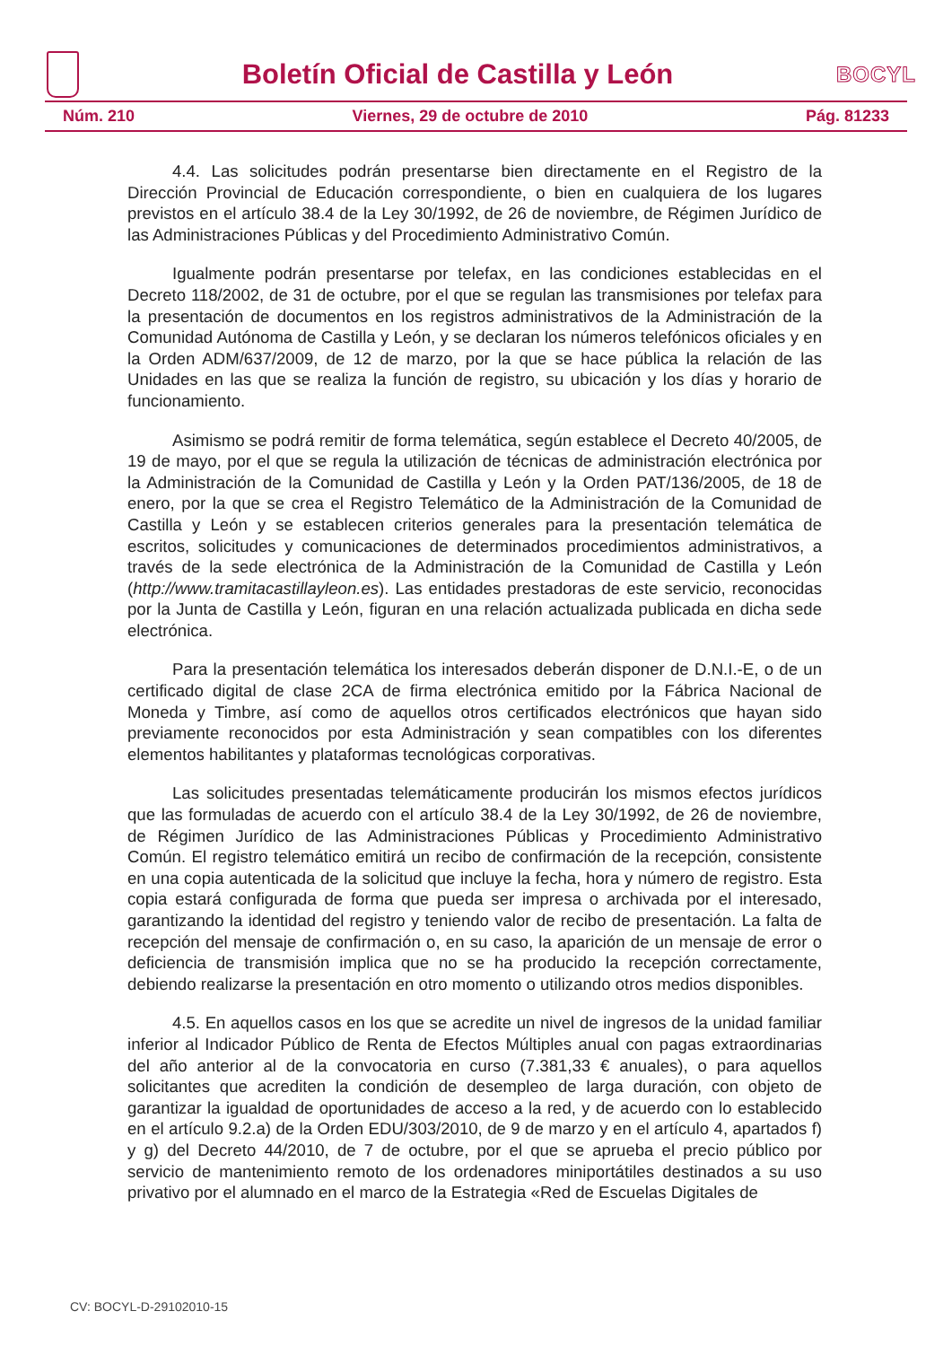Boletín Oficial de Castilla y León
BOCYL
Núm. 210 Viernes, 29 de octubre de 2010 Pág. 81233
4.4. Las solicitudes podrán presentarse bien directamente en el Registro de la Dirección Provincial de Educación correspondiente, o bien en cualquiera de los lugares previstos en el artículo 38.4 de la Ley 30/1992, de 26 de noviembre, de Régimen Jurídico de las Administraciones Públicas y del Procedimiento Administrativo Común.
Igualmente podrán presentarse por telefax, en las condiciones establecidas en el Decreto 118/2002, de 31 de octubre, por el que se regulan las transmisiones por telefax para la presentación de documentos en los registros administrativos de la Administración de la Comunidad Autónoma de Castilla y León, y se declaran los números telefónicos oficiales y en la Orden ADM/637/2009, de 12 de marzo, por la que se hace pública la relación de las Unidades en las que se realiza la función de registro, su ubicación y los días y horario de funcionamiento.
Asimismo se podrá remitir de forma telemática, según establece el Decreto 40/2005, de 19 de mayo, por el que se regula la utilización de técnicas de administración electrónica por la Administración de la Comunidad de Castilla y León y la Orden PAT/136/2005, de 18 de enero, por la que se crea el Registro Telemático de la Administración de la Comunidad de Castilla y León y se establecen criterios generales para la presentación telemática de escritos, solicitudes y comunicaciones de determinados procedimientos administrativos, a través de la sede electrónica de la Administración de la Comunidad de Castilla y León (http://www.tramitacastillayleon.es). Las entidades prestadoras de este servicio, reconocidas por la Junta de Castilla y León, figuran en una relación actualizada publicada en dicha sede electrónica.
Para la presentación telemática los interesados deberán disponer de D.N.I.-E, o de un certificado digital de clase 2CA de firma electrónica emitido por la Fábrica Nacional de Moneda y Timbre, así como de aquellos otros certificados electrónicos que hayan sido previamente reconocidos por esta Administración y sean compatibles con los diferentes elementos habilitantes y plataformas tecnológicas corporativas.
Las solicitudes presentadas telemáticamente producirán los mismos efectos jurídicos que las formuladas de acuerdo con el artículo 38.4 de la Ley 30/1992, de 26 de noviembre, de Régimen Jurídico de las Administraciones Públicas y Procedimiento Administrativo Común. El registro telemático emitirá un recibo de confirmación de la recepción, consistente en una copia autenticada de la solicitud que incluye la fecha, hora y número de registro. Esta copia estará configurada de forma que pueda ser impresa o archivada por el interesado, garantizando la identidad del registro y teniendo valor de recibo de presentación. La falta de recepción del mensaje de confirmación o, en su caso, la aparición de un mensaje de error o deficiencia de transmisión implica que no se ha producido la recepción correctamente, debiendo realizarse la presentación en otro momento o utilizando otros medios disponibles.
4.5. En aquellos casos en los que se acredite un nivel de ingresos de la unidad familiar inferior al Indicador Público de Renta de Efectos Múltiples anual con pagas extraordinarias del año anterior al de la convocatoria en curso (7.381,33 € anuales), o para aquellos solicitantes que acrediten la condición de desempleo de larga duración, con objeto de garantizar la igualdad de oportunidades de acceso a la red, y de acuerdo con lo establecido en el artículo 9.2.a) de la Orden EDU/303/2010, de 9 de marzo y en el artículo 4, apartados f) y g) del Decreto 44/2010, de 7 de octubre, por el que se aprueba el precio público por servicio de mantenimiento remoto de los ordenadores miniportátiles destinados a su uso privativo por el alumnado en el marco de la Estrategia «Red de Escuelas Digitales de
CV: BOCYL-D-29102010-15